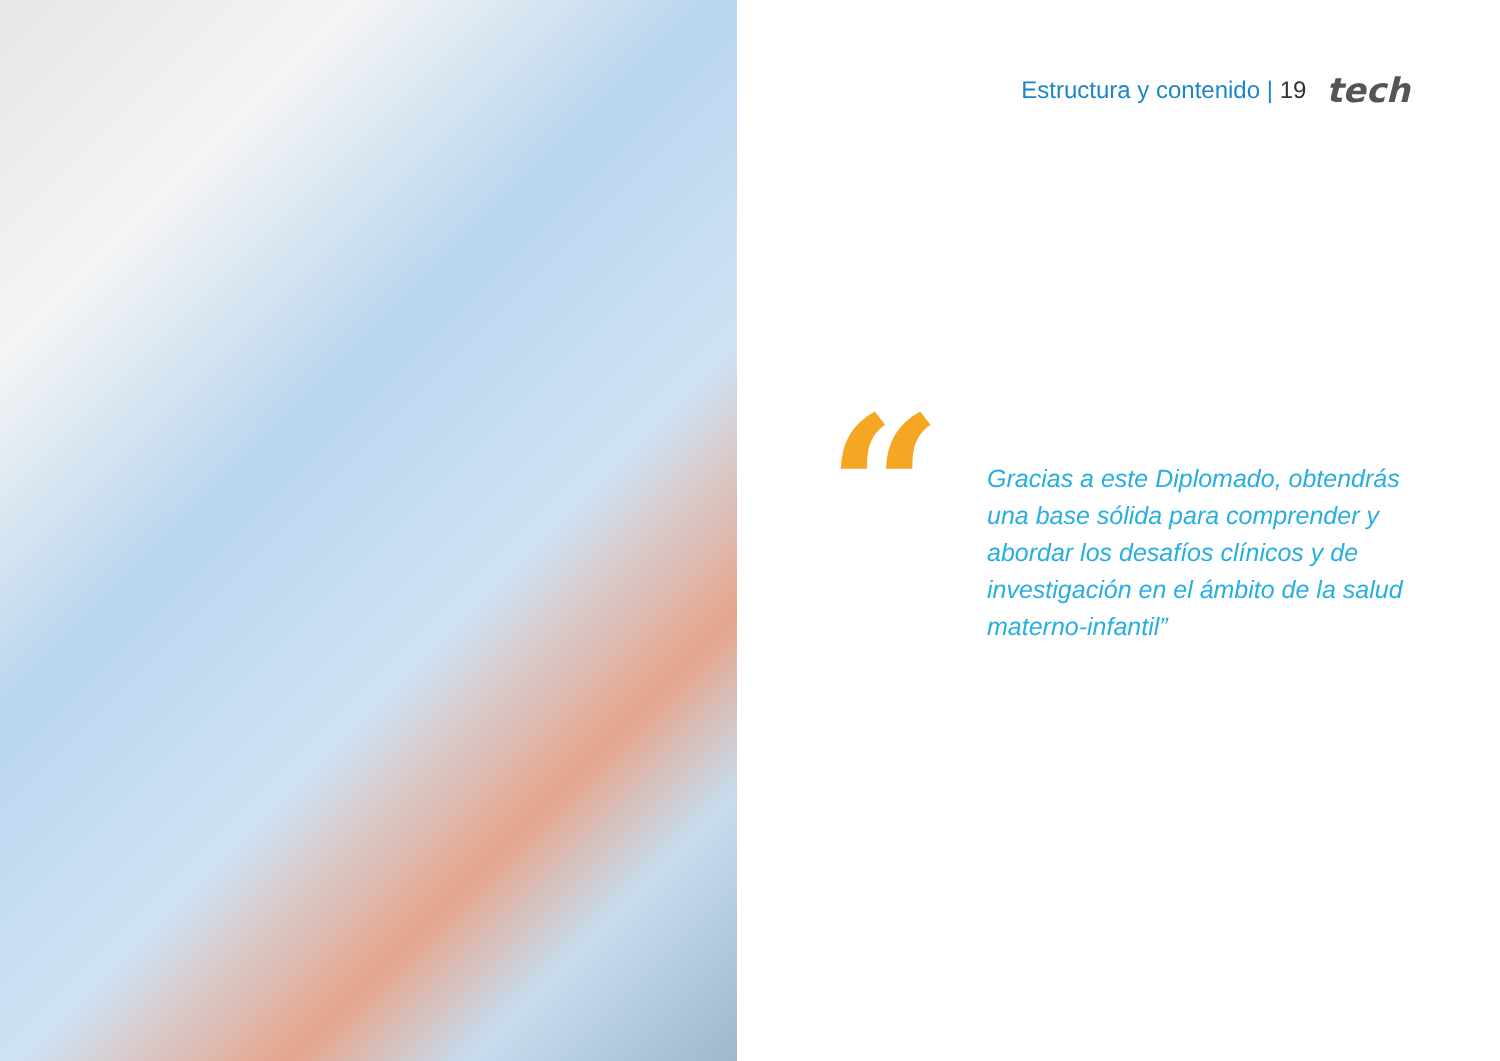Estructura y contenido | 19 tech
“
Gracias a este Diplomado, obtendrás una base sólida para comprender y abordar los desafíos clínicos y de investigación en el ámbito de la salud materno-infantil”